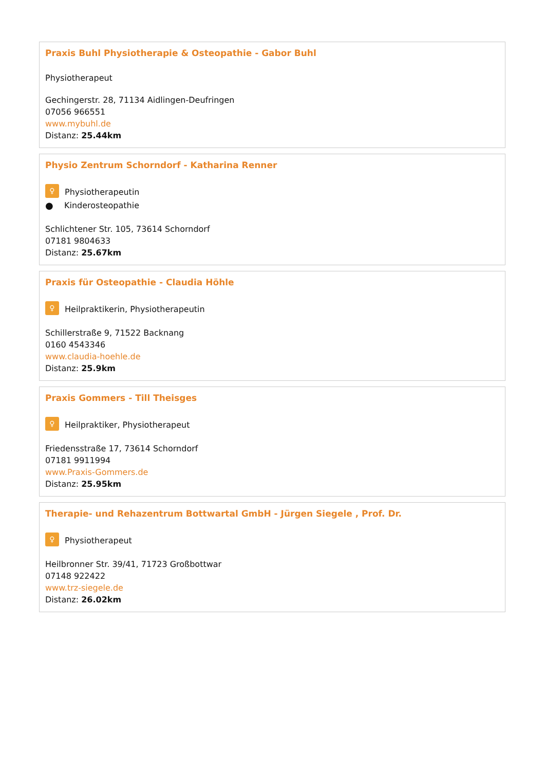Praxis Buhl Physiotherapie & Osteopathie - Gabor Buhl
Physiotherapeut
Gechingerstr. 28, 71134 Aidlingen-Deufringen
07056 966551
www.mybuhl.de
Distanz: 25.44km
Physio Zentrum Schorndorf - Katharina Renner
♀ Physiotherapeutin
● Kinderosteopathie
Schlichtener Str. 105, 73614 Schorndorf
07181 9804633
Distanz: 25.67km
Praxis für Osteopathie - Claudia Höhle
♀ Heilpraktikerin, Physiotherapeutin
Schillerstraße 9, 71522 Backnang
0160 4543346
www.claudia-hoehle.de
Distanz: 25.9km
Praxis Gommers - Till Theisges
♀ Heilpraktiker, Physiotherapeut
Friedensstraße 17, 73614 Schorndorf
07181 9911994
www.Praxis-Gommers.de
Distanz: 25.95km
Therapie- und Rehazentrum Bottwartal GmbH - Jürgen Siegele , Prof. Dr.
♀ Physiotherapeut
Heilbronner Str. 39/41, 71723 Großbottwar
07148 922422
www.trz-siegele.de
Distanz: 26.02km